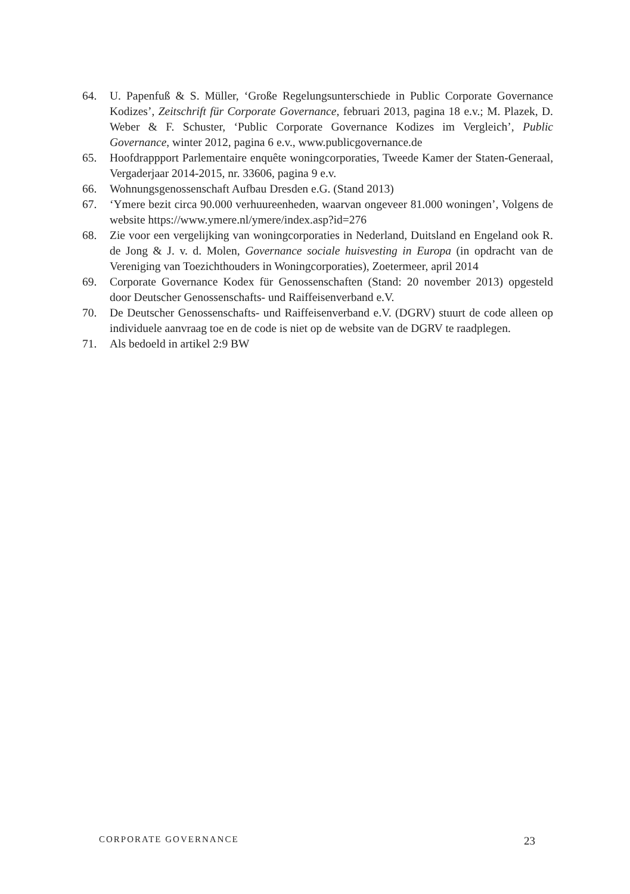64. U. Papenfuß & S. Müller, ‘Große Regelungsunterschiede in Public Corporate Governance Kodizes’, Zeitschrift für Corporate Governance, februari 2013, pagina 18 e.v.; M. Plazek, D. Weber & F. Schuster, ‘Public Corporate Governance Kodizes im Vergleich’, Public Governance, winter 2012, pagina 6 e.v., www.publicgovernance.de
65. Hoofdrappport Parlementaire enquête woningcorporaties, Tweede Kamer der Staten-Generaal, Vergaderjaar 2014-2015, nr. 33606, pagina 9 e.v.
66. Wohnungsgenossenschaft Aufbau Dresden e.G. (Stand 2013)
67. ‘Ymere bezit circa 90.000 verhuureenheden, waarvan ongeveer 81.000 woningen’, Volgens de website https://www.ymere.nl/ymere/index.asp?id=276
68. Zie voor een vergelijking van woningcorporaties in Nederland, Duitsland en Engeland ook R. de Jong & J. v. d. Molen, Governance sociale huisvesting in Europa (in opdracht van de Vereniging van Toezichthouders in Woningcorporaties), Zoetermeer, april 2014
69. Corporate Governance Kodex für Genossenschaften (Stand: 20 november 2013) opgesteld door Deutscher Genossenschafts- und Raiffeisenverband e.V.
70. De Deutscher Genossenschafts- und Raiffeisenverband e.V. (DGRV) stuurt de code alleen op individuele aanvraag toe en de code is niet op de website van de DGRV te raadplegen.
71. Als bedoeld in artikel 2:9 BW
CORPORATE GOVERNANCE 23